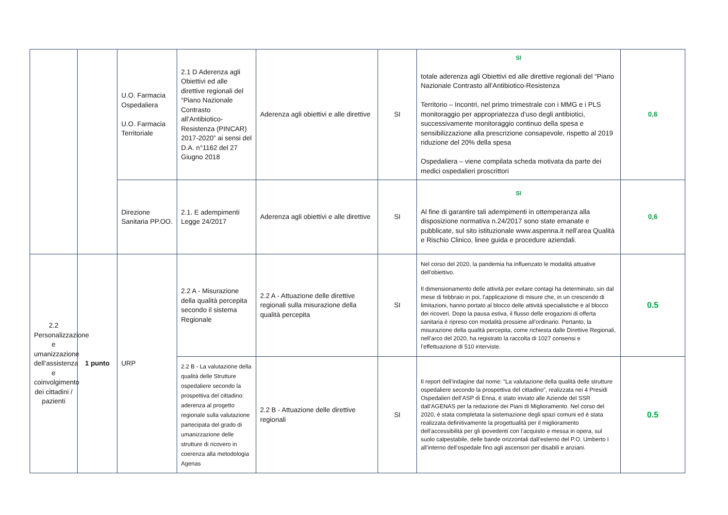| | | U.O. Farmacia Ospedaliera U.O. Farmacia Territoriale | 2.1 D Aderenza agli Obiettivi ed alle direttive regionali del “Piano Nazionale Contrasto all’Antibiotico-Resistenza (PINCAR) 2017-2020” ai sensi del D.A. n°1162 del 27 Giugno 2018 | Aderenza agli obiettivi e alle direttive | SI | SI totale aderenza agli Obiettivi ed alle direttive regionali del “Piano Nazionale Contrasto all’Antibiotico-Resistenza Territorio – Incontri, nel primo trimestrale con i MMG e i PLS monitoraggio per appropriatezza d’uso degli antibiotici, successivamente monitoraggio continuo della spesa e sensibilizzazione alla prescrizione consapevole, rispetto al 2019 riduzione del 20% della spesa Ospedaliera – viene compilata scheda motivata da parte dei medici ospedalieri proscrittori | 0,6 |
| | | Direzione Sanitaria PP.OO. | 2.1. E adempimenti Legge 24/2017 | Aderenza agli obiettivi e alle direttive | SI | SI Al fine di garantire tali adempimenti in ottemperanza alla disposizione normativa n.24/2017 sono state emanate e pubblicate, sul sito istituzionale www.aspenna.it nell’area Qualità e Rischio Clinico, linee guida e procedure aziendali. | 0,6 |
| 2.2 Personalizzazione e umanizzazione dell’assistenza e coinvolgimento dei cittadini / pazienti | 1 punto | URP | 2.2 A - Misurazione della qualità percepita secondo il sistema Regionale | 2.2 A - Attuazione delle direttive regionali sulla misurazione della qualità percepita | SI | Nel corso del 2020, la pandemia ha influenzato le modalità attuative dell’obiettivo. Il dimensionamento delle attività per evitare contagi ha determinato, sin dal mese di febbraio in poi, l’applicazione di misure che, in un crescendo di limitazioni, hanno portato al blocco delle attività specialistiche e al blocco dei ricoveri. Dopo la pausa estiva, il flusso delle erogazioni di offerta sanitaria è ripreso con modalità prossime all’ordinario. Pertanto, la misurazione della qualità percepita, come richiesta dalle Direttive Regionali, nell’arco del 2020, ha registrato la raccolta di 1027 consensi e l’effettuazione di 510 interviste. | 0.5 |
| | | | 2.2 B - La valutazione della qualità delle Strutture ospedaliere secondo la prospettiva del cittadino: aderenza al progetto regionale sulla valutazione partecipata del grado di umanizzazione delle strutture di ricovero in coerenza alla metodologia Agenas | 2.2 B - Attuazione delle direttive regionali | SI | Il report dell’indagine dal nome: “La valutazione della qualità delle strutture ospedaliere secondo la prospettiva del cittadino”, realizzata nei 4 Presidi Ospedalieri dell’ASP di Enna, è stato inviato alle Aziende del SSR dall’AGENAS per la redazione dei Piani di Miglioramento. Nel corso del 2020, è stata completata la sistemazione degli spazi comuni ed è stata realizzata definitivamente la progettualità per il miglioramento dell’accessibilità per gli ipovedenti con l’acquisto e messa in opera, sul suolo calpestabile, delle bande orizzontali dall’esterno del P.O. Umberto I all’interno dell’ospedale fino agli ascensori per disabili e anziani. | 0.5 |